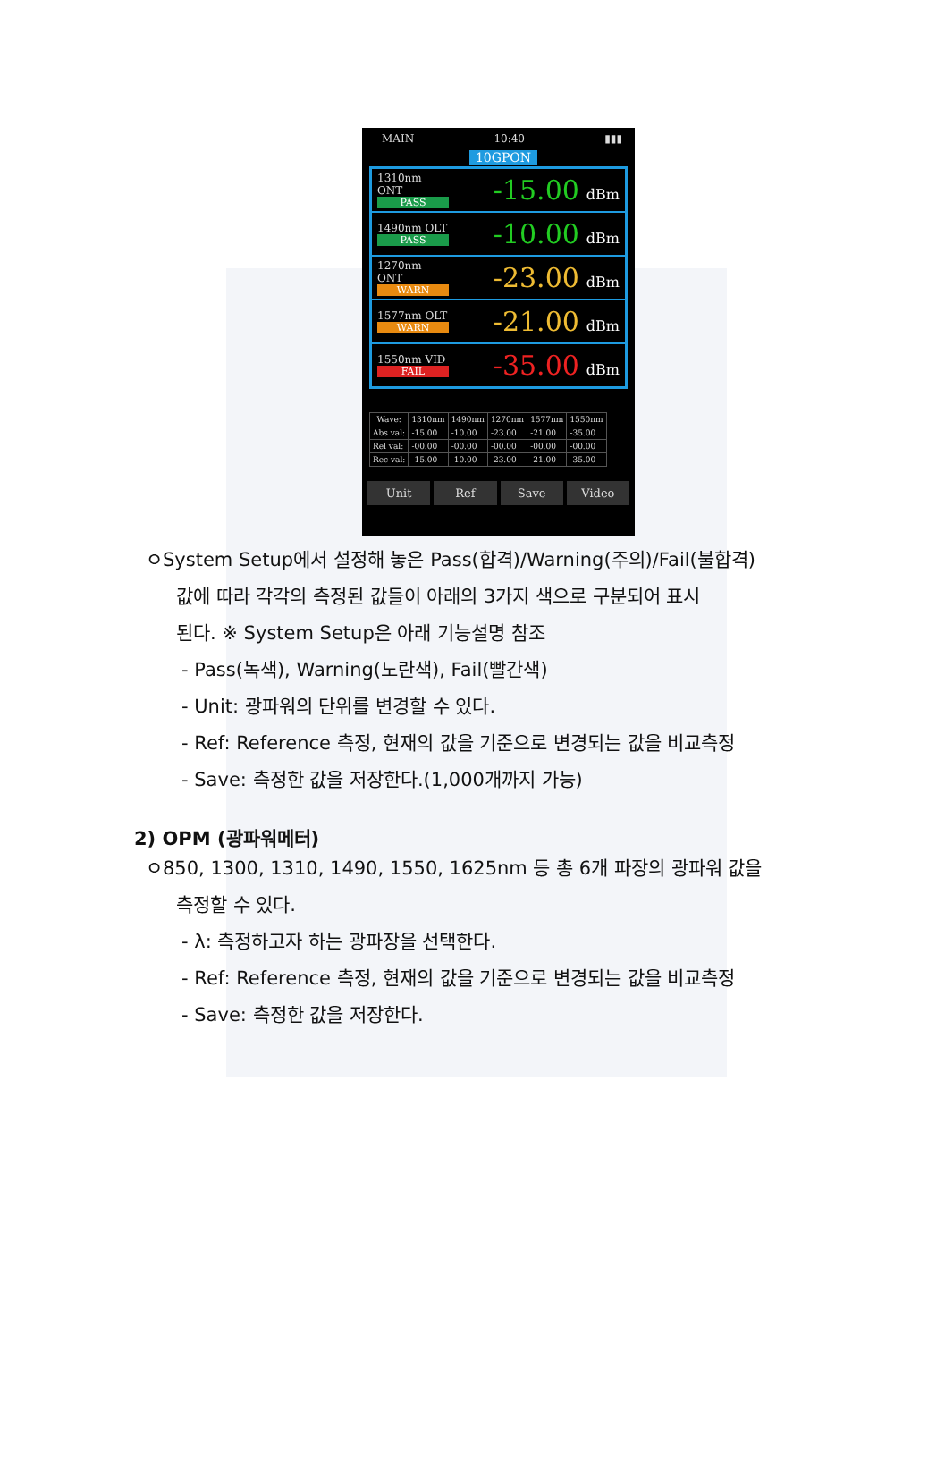MAIN 10:40 ▮▮▮
10GPON
1310nm ONT
PASS
-15.00 dBm
1490nm OLT
PASS
-10.00 dBm
1270nm ONT
WARN
-23.00 dBm
1577nm OLT
WARN
-21.00 dBm
1550nm VID
FAIL
-35.00 dBm
| Wave: | 1310nm | 1490nm | 1270nm | 1577nm | 1550nm |
| --- | --- | --- | --- | --- | --- |
| Abs val: | -15.00 | -10.00 | -23.00 | -21.00 | -35.00 |
| Rel val: | -00.00 | -00.00 | -00.00 | -00.00 | -00.00 |
| Rec val: | -15.00 | -10.00 | -23.00 | -21.00 | -35.00 |
Unit Ref Save Video
ㅇSystem Setup에서 설정해 놓은 Pass(합격)/Warning(주의)/Fail(불합격)
값에 따라 각각의 측정된 값들이 아래의 3가지 색으로 구분되어 표시
된다. ※ System Setup은 아래 기능설명 참조
- Pass(녹색), Warning(노란색), Fail(빨간색)
- Unit: 광파워의 단위를 변경할 수 있다.
- Ref: Reference 측정, 현재의 값을 기준으로 변경되는 값을 비교측정
- Save: 측정한 값을 저장한다.(1,000개까지 가능)
2) OPM (광파워메터)
ㅇ850, 1300, 1310, 1490, 1550, 1625nm 등 총 6개 파장의 광파워 값을
측정할 수 있다.
- λ: 측정하고자 하는 광파장을 선택한다.
- Ref: Reference 측정, 현재의 값을 기준으로 변경되는 값을 비교측정
- Save: 측정한 값을 저장한다.